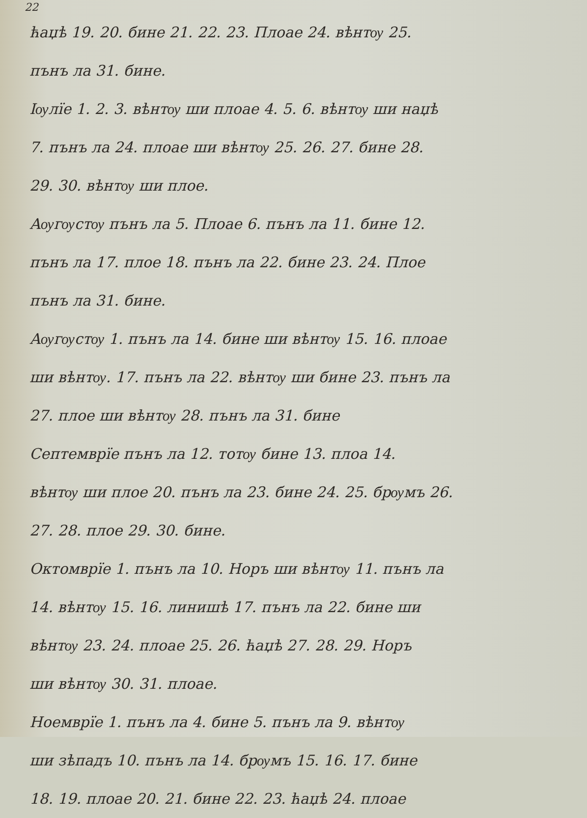22
ћаџѣ 19. 20. бине 21. 22. 23. Плоае 24. вѣнтѹ 25.
пънъ ла 31. бине.
Iѹлїе 1. 2. 3. вѣнтѹ ши плоае 4. 5. 6. вѣнтѹ ши наџѣ
7. пънъ ла 24. плоае ши вѣнтѹ 25. 26. 27. бине 28.
29. 30. вѣнтѹ ши плое.
Аѹгѹстѹ пънъ ла 5. Плоае 6. пънъ ла 11. бине 12.
пънъ ла 17. плое 18. пънъ ла 22. бине 23. 24. Плое
пънъ ла 31. бине.
Аѹгѹстѹ 1. пънъ ла 14. бине ши вѣнтѹ 15. 16. плоае
ши вѣнтѹ. 17. пънъ ла 22. вѣнтѹ ши бине 23. пънъ ла
27. плое ши вѣнтѹ 28. пънъ ла 31. бине
Септемврїе пънъ ла 12. тотѹ бине 13. плоа 14.
вѣнтѹ ши плое 20. пънъ ла 23. бине 24. 25. брѹмъ 26.
27. 28. плое 29. 30. бине.
Октомврїе 1. пънъ ла 10. Норъ ши вѣнтѹ 11. пънъ ла
14. вѣнтѹ 15. 16. линишѣ 17. пънъ ла 22. бине ши
вѣнтѹ 23. 24. плоае 25. 26. ћаџѣ 27. 28. 29. Норъ
ши вѣнтѹ 30. 31. плоае.
Ноемврїе 1. пънъ ла 4. бине 5. пънъ ла 9. вѣнтѹ
ши зѣпадъ 10. пънъ ла 14. брѹмъ 15. 16. 17. бине
18. 19. плоае 20. 21. бине 22. 23. ћаџѣ 24. плоае